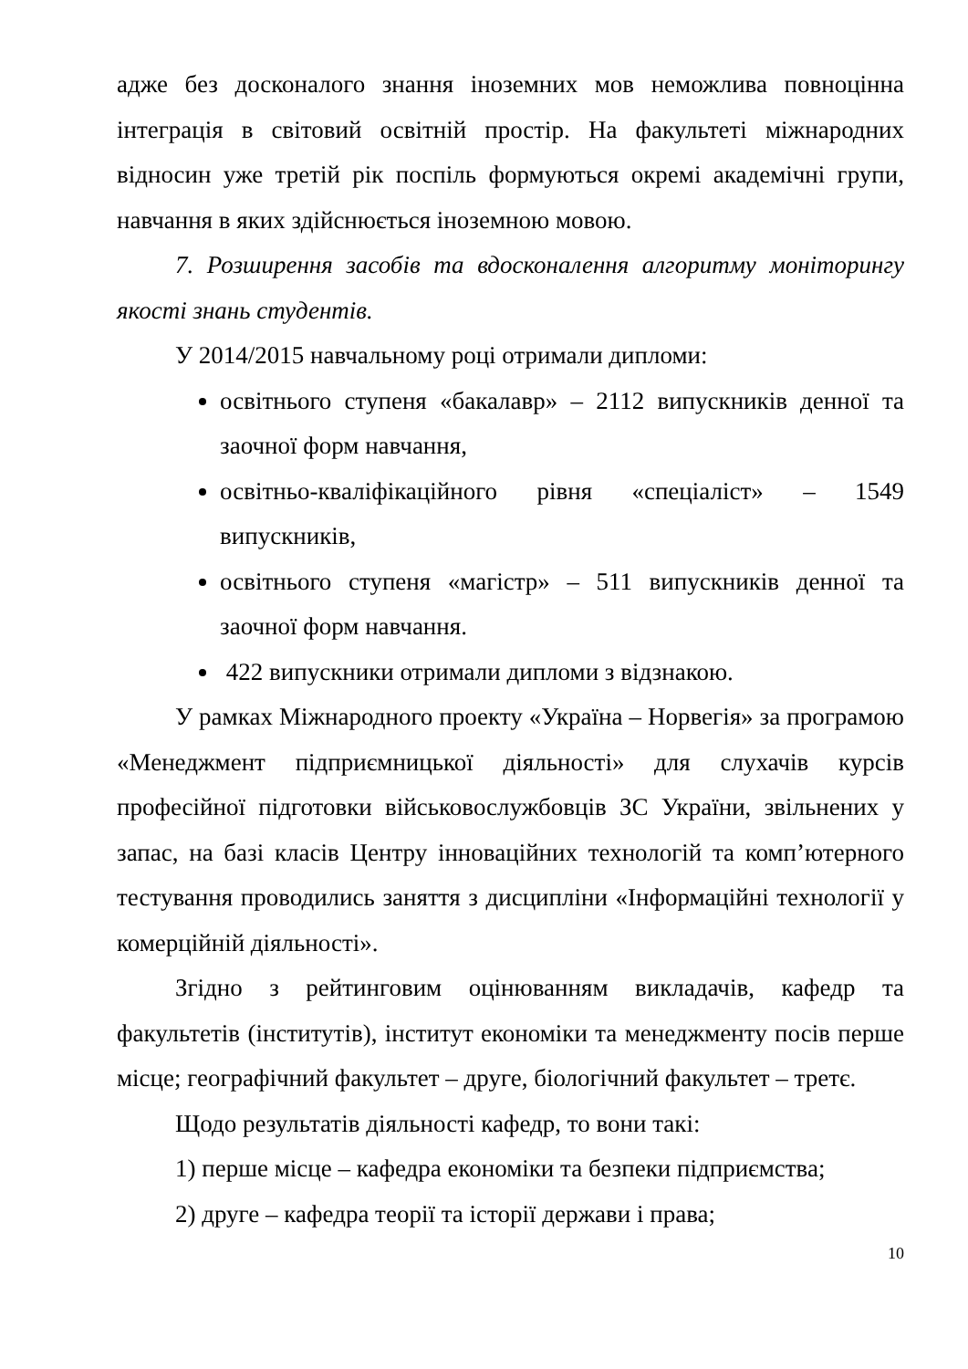адже без досконалого знання іноземних мов неможлива повноцінна інтеграція в світовий освітній простір. На факультеті міжнародних відносин уже третій рік поспіль формуються окремі академічні групи, навчання в яких здійснюється іноземною мовою.
7. Розширення засобів та вдосконалення алгоритму моніторингу якості знань студентів.
У 2014/2015 навчальному році отримали дипломи:
освітнього ступеня «бакалавр» – 2112 випускників денної та заочної форм навчання,
освітньо-кваліфікаційного рівня «спеціаліст» – 1549 випускників,
освітнього ступеня «магістр» – 511 випускників денної та заочної форм навчання.
422 випускники отримали дипломи з відзнакою.
У рамках Міжнародного проекту «Україна – Норвегія» за програмою «Менеджмент підприємницької діяльності» для слухачів курсів професійної підготовки військовослужбовців ЗС України, звільнених у запас, на базі класів Центру інноваційних технологій та комп’ютерного тестування проводились заняття з дисципліни «Інформаційні технології у комерційній діяльності».
Згідно з рейтинговим оцінюванням викладачів, кафедр та факультетів (інститутів), інститут економіки та менеджменту посів перше місце; географічний факультет – друге, біологічний факультет – третє.
Щодо результатів діяльності кафедр, то вони такі:
1) перше місце – кафедра економіки та безпеки підприємства;
2) друге – кафедра теорії та історії держави і права;
10